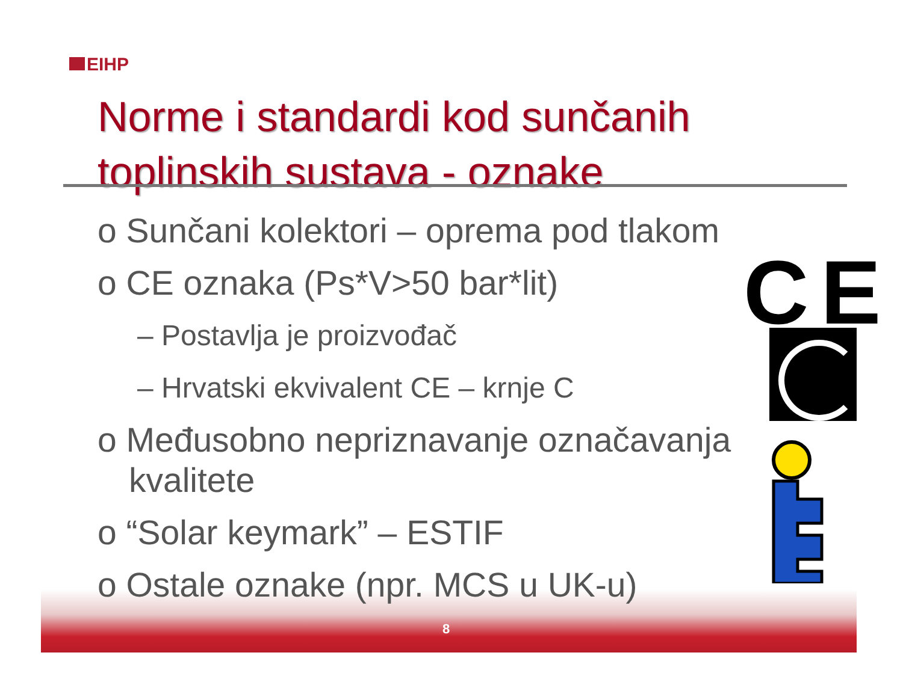EIHP
Norme i standardi kod sunčanih
toplinskih sustava - oznake
o Sunčani kolektori – oprema pod tlakom
o CE oznaka (Ps*V>50 bar*lit)
– Postavlja je proizvođač
– Hrvatski ekvivalent CE – krnje C
o Međusobno nepriznavanje označavanja
kvalitete
o “Solar keymark” – ESTIF
o Ostale oznake (npr. MCS u UK-u)
CE
8